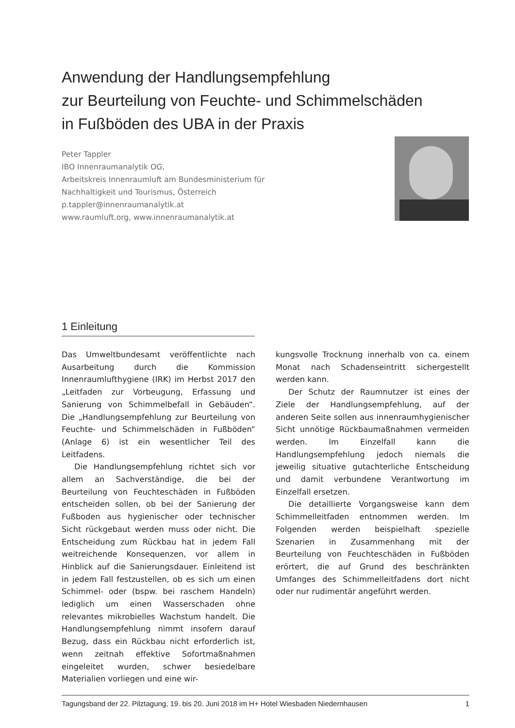Anwendung der Handlungsempfehlung
zur Beurteilung von Feuchte- und Schimmelschäden
in Fußböden des UBA in der Praxis
Peter Tappler
IBO Innenraumanalytik OG,
Arbeitskreis Innenraumluft am Bundesministerium für
Nachhaltigkeit und Tourismus, Österreich
p.tappler@innenraumanalytik.at
www.raumluft.org, www.innenraumanalytik.at
1 Einleitung
Das Umweltbundesamt veröffentlichte nach Ausarbeitung durch die Kommission Innenraumlufthygiene (IRK) im Herbst 2017 den „Leitfaden zur Vorbeugung, Erfassung und Sanierung von Schimmelbefall in Gebäuden“. Die „Handlungsempfehlung zur Beurteilung von Feuchte- und Schimmelschäden in Fußböden“ (Anlage 6) ist ein wesentlicher Teil des Leitfadens.
Die Handlungsempfehlung richtet sich vor allem an Sachverständige, die bei der Beurteilung von Feuchteschäden in Fußböden entscheiden sollen, ob bei der Sanierung der Fußboden aus hygienischer oder technischer Sicht rückgebaut werden muss oder nicht. Die Entscheidung zum Rückbau hat in jedem Fall weitreichende Konsequenzen, vor allem in Hinblick auf die Sanierungsdauer. Einleitend ist in jedem Fall festzustellen, ob es sich um einen Schimmel- oder (bspw. bei raschem Handeln) lediglich um einen Wasserschaden ohne relevantes mikrobielles Wachstum handelt. Die Handlungsempfehlung nimmt insofern darauf Bezug, dass ein Rückbau nicht erforderlich ist, wenn zeitnah effektive Sofortmaßnahmen eingeleitet wurden, schwer besiedelbare Materialien vorliegen und eine wir-
kungsvolle Trocknung innerhalb von ca. einem Monat nach Schadenseintritt sichergestellt werden kann.
Der Schutz der Raumnutzer ist eines der Ziele der Handlungsempfehlung, auf der anderen Seite sollen aus innenraumhygienischer Sicht unnötige Rückbaumaßnahmen vermeiden werden. Im Einzelfall kann die Handlungsempfehlung jedoch niemals die jeweilig situative gutachterliche Entscheidung und damit verbundene Verantwortung im Einzelfall ersetzen.
Die detaillierte Vorgangsweise kann dem Schimmelleitfaden entnommen werden. Im Folgenden werden beispielhaft spezielle Szenarien in Zusammenhang mit der Beurteilung von Feuchteschäden in Fußböden erörtert, die auf Grund des beschränkten Umfanges des Schimmelleitfadens dort nicht oder nur rudimentär angeführt werden.
Tagungsband der 22. Pilztagung, 19. bis 20. Juni 2018 im H+ Hotel Wiesbaden Niedernhausen 1